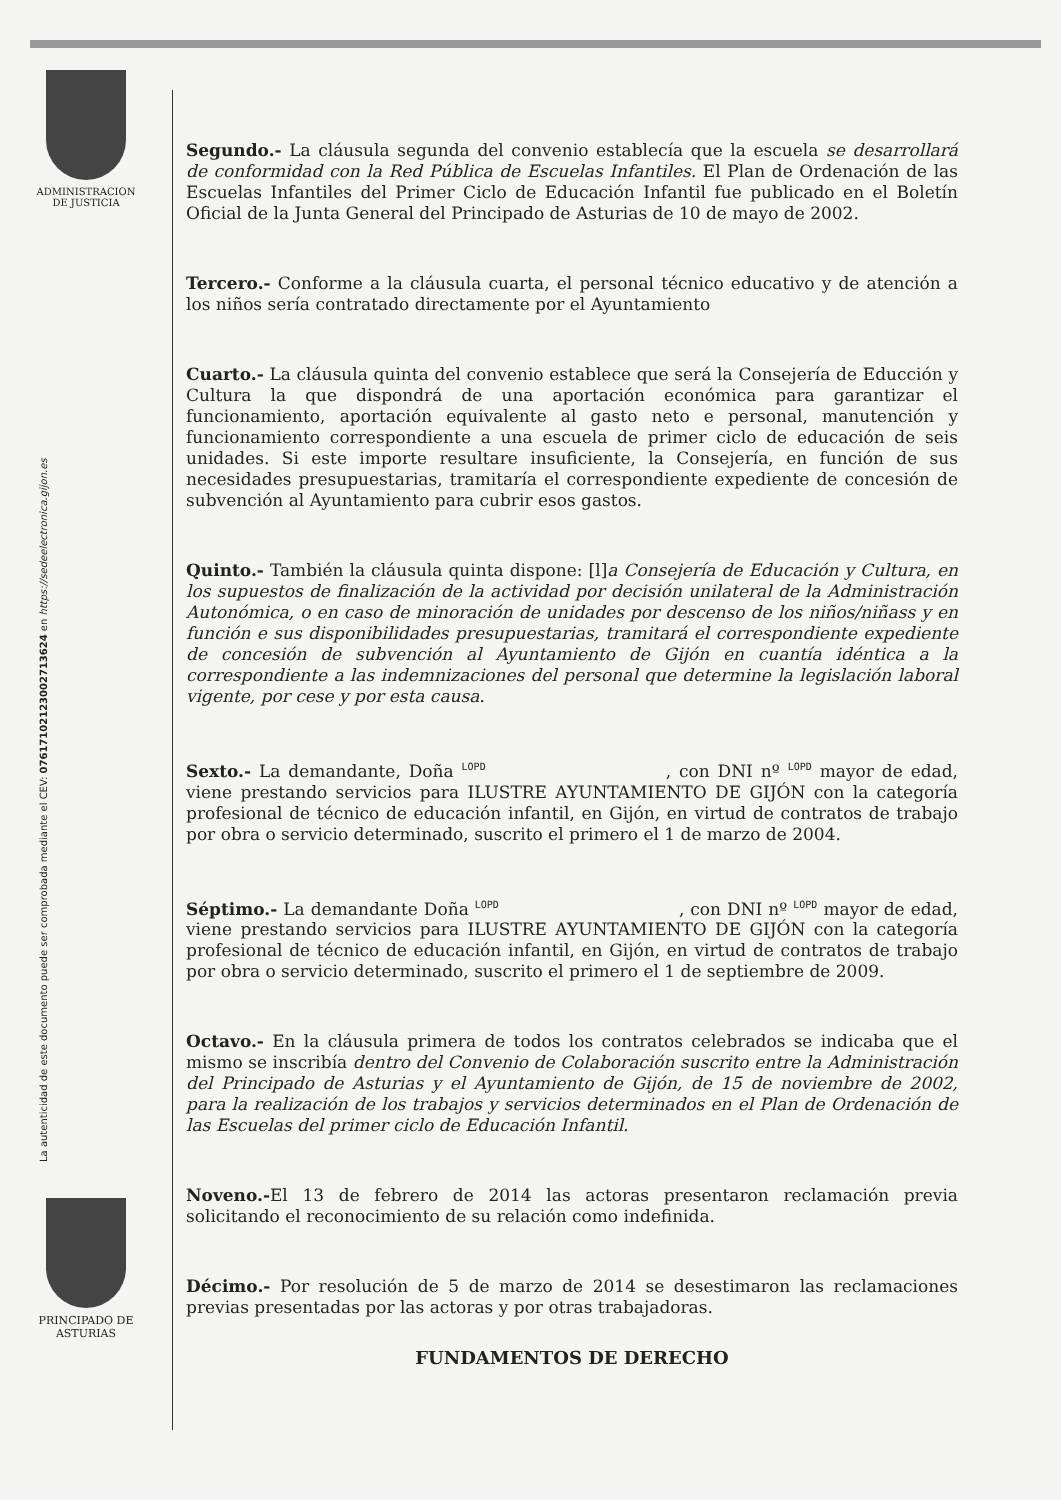ADMINISTRACION
DE JUSTICIA
PRINCIPADO DE
ASTURIAS
La autenticidad de este documento puede ser comprobada mediante el CEV: 07617102123002713624 en https://sedeelectronica.gijon.es
Segundo.- La cláusula segunda del convenio establecía que la escuela se desarrollará de conformidad con la Red Pública de Escuelas Infantiles. El Plan de Ordenación de las Escuelas Infantiles del Primer Ciclo de Educación Infantil fue publicado en el Boletín Oficial de la Junta General del Principado de Asturias de 10 de mayo de 2002.
Tercero.- Conforme a la cláusula cuarta, el personal técnico educativo y de atención a los niños sería contratado directamente por el Ayuntamiento
Cuarto.- La cláusula quinta del convenio establece que será la Consejería de Educción y Cultura la que dispondrá de una aportación económica para garantizar el funcionamiento, aportación equivalente al gasto neto e personal, manutención y funcionamiento correspondiente a una escuela de primer ciclo de educación de seis unidades. Si este importe resultare insuficiente, la Consejería, en función de sus necesidades presupuestarias, tramitaría el correspondiente expediente de concesión de subvención al Ayuntamiento para cubrir esos gastos.
Quinto.- También la cláusula quinta dispone: [l]a Consejería de Educación y Cultura, en los supuestos de finalización de la actividad por decisión unilateral de la Administración Autonómica, o en caso de minoración de unidades por descenso de los niños/niñass y en función e sus disponibilidades presupuestarias, tramitará el correspondiente expediente de concesión de subvención al Ayuntamiento de Gijón en cuantía idéntica a la correspondiente a las indemnizaciones del personal que determine la legislación laboral vigente, por cese y por esta causa.
Sexto.- La demandante, Doña <sup>LOPD</sup> , con DNI nº <sup>LOPD</sup> mayor de edad, viene prestando servicios para ILUSTRE AYUNTAMIENTO DE GIJÓN con la categoría profesional de técnico de educación infantil, en Gijón, en virtud de contratos de trabajo por obra o servicio determinado, suscrito el primero el 1 de marzo de 2004.
Séptimo.- La demandante Doña <sup>LOPD</sup> , con DNI nº <sup>LOPD</sup> mayor de edad, viene prestando servicios para ILUSTRE AYUNTAMIENTO DE GIJÓN con la categoría profesional de técnico de educación infantil, en Gijón, en virtud de contratos de trabajo por obra o servicio determinado, suscrito el primero el 1 de septiembre de 2009.
Octavo.- En la cláusula primera de todos los contratos celebrados se indicaba que el mismo se inscribía dentro del Convenio de Colaboración suscrito entre la Administración del Principado de Asturias y el Ayuntamiento de Gijón, de 15 de noviembre de 2002, para la realización de los trabajos y servicios determinados en el Plan de Ordenación de las Escuelas del primer ciclo de Educación Infantil.
Noveno.-El 13 de febrero de 2014 las actoras presentaron reclamación previa solicitando el reconocimiento de su relación como indefinida.
Décimo.- Por resolución de 5 de marzo de 2014 se desestimaron las reclamaciones previas presentadas por las actoras y por otras trabajadoras.
FUNDAMENTOS DE DERECHO